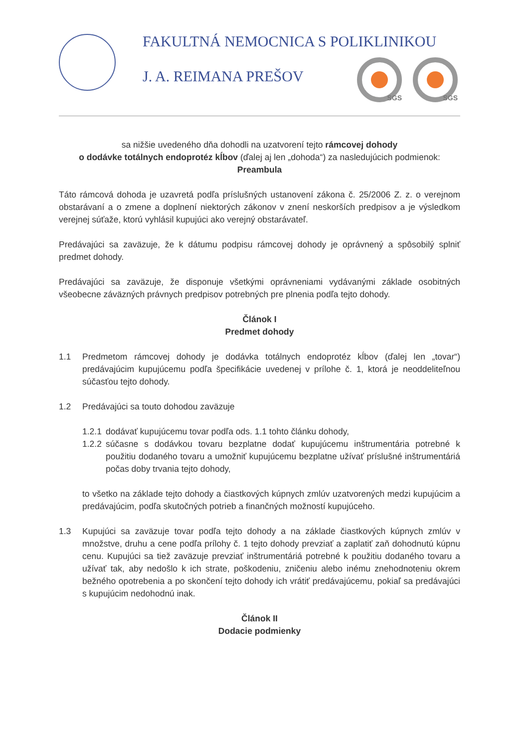FAKULTNÁ NEMOCNICA S POLIKLINIKOU
J. A. REIMANA PREŠOV
SGS SGS
sa nižšie uvedeného dňa dohodli na uzatvorení tejto rámcovej dohody
o dodávke totálnych endoprotéz kĺbov (ďalej aj len „dohoda“) za nasledujúcich podmienok:
Preambula
Táto rámcová dohoda je uzavretá podľa príslušných ustanovení zákona č. 25/2006 Z. z. o verejnom obstarávaní a o zmene a doplnení niektorých zákonov v znení neskorších predpisov a je výsledkom verejnej súťaže, ktorú vyhlásil kupujúci ako verejný obstarávateľ.
Predávajúci sa zaväzuje, že k dátumu podpisu rámcovej dohody je oprávnený a spôsobilý splniť predmet dohody.
Predávajúci sa zaväzuje, že disponuje všetkými oprávneniami vydávanými základe osobitných všeobecne záväzných právnych predpisov potrebných pre plnenia podľa tejto dohody.
Článok I
Predmet dohody
1.1 Predmetom rámcovej dohody je dodávka totálnych endoprotéz kĺbov (ďalej len „tovar“) predávajúcim kupujúcemu podľa špecifikácie uvedenej v prílohe č. 1, ktorá je neoddeliteľnou súčasťou tejto dohody.
1.2 Predávajúci sa touto dohodou zaväzuje
1.2.1 dodávať kupujúcemu tovar podľa ods. 1.1 tohto článku dohody,
1.2.2
súčasne s dodávkou tovaru bezplatne dodať kupujúcemu inštrumentária potrebné k použitiu dodaného tovaru a umožniť kupujúcemu bezplatne užívať príslušné inštrumentáriá počas doby trvania tejto dohody,
to všetko na základe tejto dohody a čiastkových kúpnych zmlúv uzatvorených medzi kupujúcim a predávajúcim, podľa skutočných potrieb a finančných možností kupujúceho.
1.3 Kupujúci sa zaväzuje tovar podľa tejto dohody a na základe čiastkových kúpnych zmlúv v množstve, druhu a cene podľa prílohy č. 1 tejto dohody prevziať a zaplatiť zaň dohodnutú kúpnu cenu. Kupujúci sa tiež zaväzuje prevziať inštrumentáriá potrebné k použitiu dodaného tovaru a užívať tak, aby nedošlo k ich strate, poškodeniu, zničeniu alebo inému znehodnoteniu okrem bežného opotrebenia a po skončení tejto dohody ich vrátiť predávajúcemu, pokiaľ sa predávajúci s kupujúcim nedohodnú inak.
Článok II
Dodacie podmienky